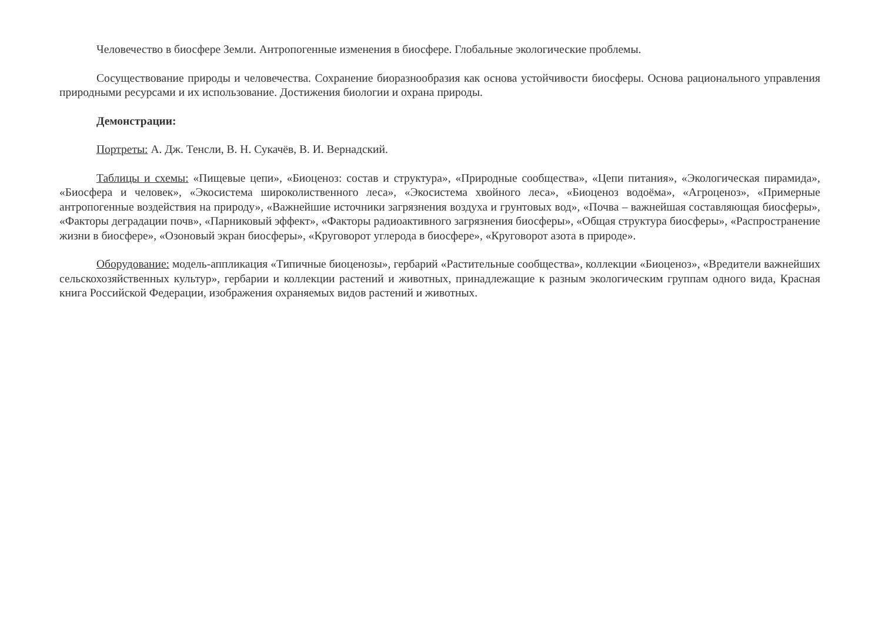Человечество в биосфере Земли. Антропогенные изменения в биосфере. Глобальные экологические проблемы.
Сосуществование природы и человечества. Сохранение биоразнообразия как основа устойчивости биосферы. Основа рационального управления природными ресурсами и их использование. Достижения биологии и охрана природы.
Демонстрации:
Портреты: А. Дж. Тенсли, В. Н. Сукачёв, В. И. Вернадский.
Таблицы и схемы: «Пищевые цепи», «Биоценоз: состав и структура», «Природные сообщества», «Цепи питания», «Экологическая пирамида», «Биосфера и человек», «Экосистема широколиственного леса», «Экосистема хвойного леса», «Биоценоз водоёма», «Агроценоз», «Примерные антропогенные воздействия на природу», «Важнейшие источники загрязнения воздуха и грунтовых вод», «Почва – важнейшая составляющая биосферы», «Факторы деградации почв», «Парниковый эффект», «Факторы радиоактивного загрязнения биосферы», «Общая структура биосферы», «Распространение жизни в биосфере», «Озоновый экран биосферы», «Круговорот углерода в биосфере», «Круговорот азота в природе».
Оборудование: модель-аппликация «Типичные биоценозы», гербарий «Растительные сообщества», коллекции «Биоценоз», «Вредители важнейших сельскохозяйственных культур», гербарии и коллекции растений и животных, принадлежащие к разным экологическим группам одного вида, Красная книга Российской Федерации, изображения охраняемых видов растений и животных.